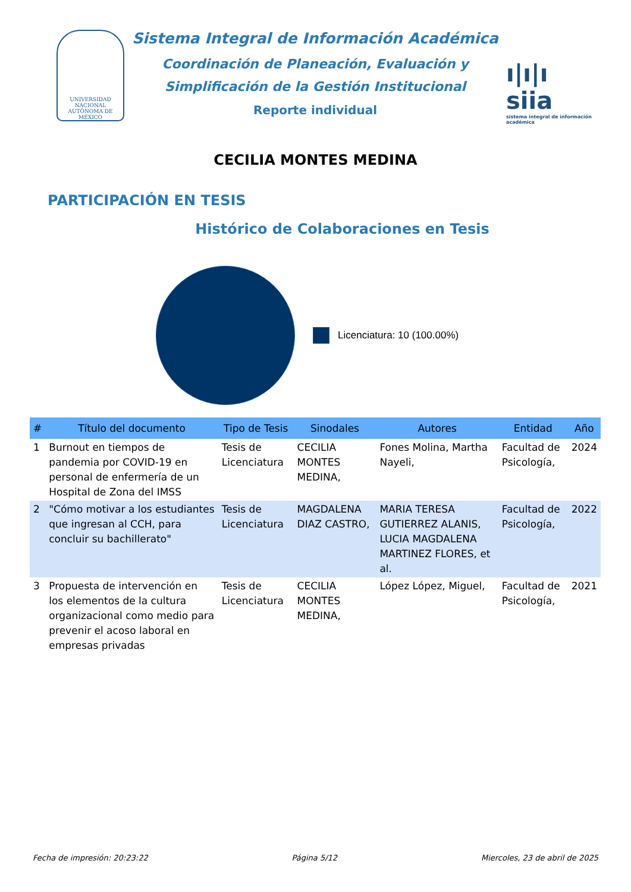UNIVERSIDAD NACIONAL AUTÓNOMA DE MÉXICO
Sistema Integral de Información Académica
Coordinación de Planeación, Evaluación y
Simplificación de la Gestión Institucional
Reporte individual
ı|ı|ı siia
sistema integral de información académica
CECILIA MONTES MEDINA
PARTICIPACIÓN EN TESIS
Histórico de Colaboraciones en Tesis
Licenciatura: 10 (100.00%)
| # | Título del documento | Tipo de Tesis | Sinodales | Autores | Entidad | Año |
| --- | --- | --- | --- | --- | --- | --- |
| 1 | Burnout en tiempos de pandemia por COVID-19 en personal de enfermería de un Hospital de Zona del IMSS | Tesis de Licenciatura | CECILIA MONTES MEDINA, | Fones Molina, Martha Nayeli, | Facultad de Psicología, | 2024 |
| 2 | "Cómo motivar a los estudiantes que ingresan al CCH, para concluir su bachillerato" | Tesis de Licenciatura | MAGDALENA DIAZ CASTRO, | MARIA TERESA GUTIERREZ ALANIS, LUCIA MAGDALENA MARTINEZ FLORES, et al. | Facultad de Psicología, | 2022 |
| 3 | Propuesta de intervención en los elementos de la cultura organizacional como medio para prevenir el acoso laboral en empresas privadas | Tesis de Licenciatura | CECILIA MONTES MEDINA, | López López, Miguel, | Facultad de Psicología, | 2021 |
Fecha de impresión: 20:23:22 Página 5/12 Miercoles, 23 de abril de 2025